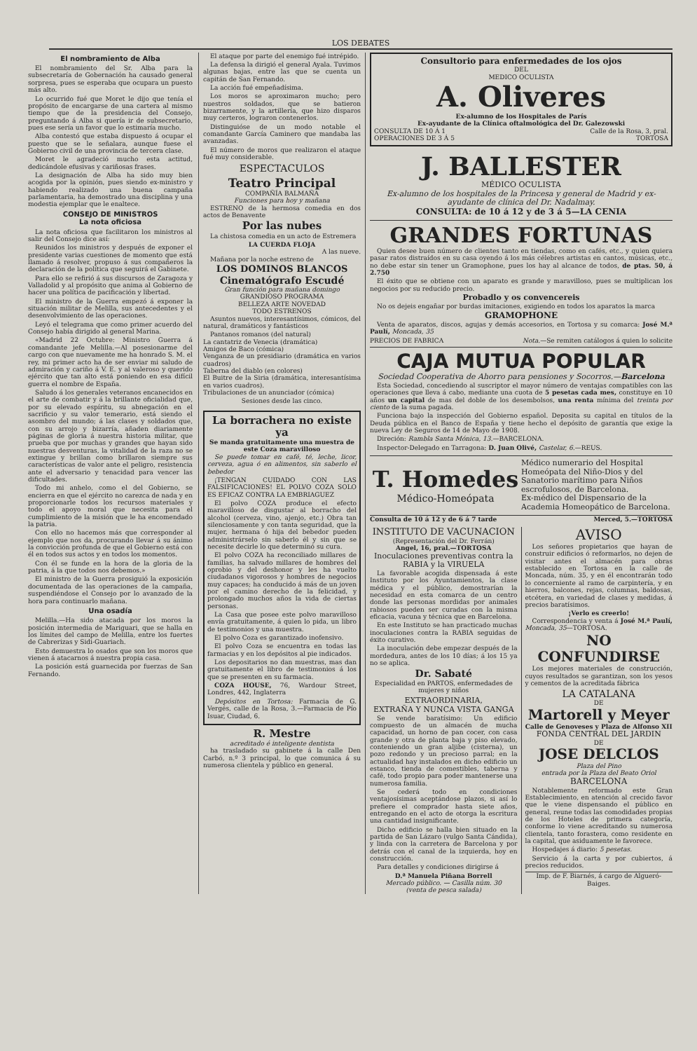LOS DEBATES
El nombramiento de Alba
El nombramiento del Sr. Alba para la subsecretaría de Gobernación ha causado general sorpresa, pues se esperaba que ocupara un puesto más alto.
Lo ocurrido fué que Moret le dijo que tenía el propósito de encargarse de una cartera al mismo tiempo que de la presidencia del Consejo, preguntando á Alba si quería ir de subsecretario, pues ese sería un favor que lo estimaría mucho.
Alba contestó que estaba dispuesto á ocupar el puesto que se le señalara, aunque fuese el Gobierno civil de una provincia de tercera clase.
Moret le agradeció mucho esta actitud, dedicándole efusivas y cariñosas frases.
La designación de Alba ha sido muy bien acogida por la opinión, pues siendo ex-ministro y habiendo realizado una buena campaña parlamentaria, ha demostrado una disciplina y una modestia ejemplar que le enaltece.
CONSEJO DE MINISTROS
La nota oficiosa
La nota oficiosa que facilitaron los ministros al salir del Consejo dice así:
Reunidos los ministros y después de exponer el presidente varias cuestiones de momento que está llamado á resolver, propuso á sus compañeros la declaración de la política que seguirá el Gabinete.
Para ello se refirió á sus discursos de Zaragoza y Valladolid y al propósito que anima al Gobierno de hacer una política de pacificación y libertad.
El ministro de la Guerra empezó á exponer la situación militar de Melilla, sus antecedentes y el desenvolvimiento de las operaciones.
Leyó el telegrama que como primer acuerdo del Consejo había dirigido al general Marina.
«Madrid 22 Octubre: Ministro Guerra á comandante jefe Melilla.—Al posesionarme del cargo con que nuevamente me ha honrado S. M. el rey, mi primer acto ha de ser enviar mi saludo de admiración y cariño á V. E. y al valeroso y querido ejército que tan alto está poniendo en esa difícil guerra el nombre de España.
Saludo á los generales veteranos encanecidos en el arte de combatir y á la brillante oficialidad que, por su elevado espíritu, su abnegación en el sacrificio y su valor temerario, está siendo el asombro del mundo; á las clases y soldados que, con su arrojo y bizarría, añaden diariamente páginas de gloria á nuestra historia militar, que prueba que por muchas y grandes que hayan sido nuestras desventuras, la vitalidad de la raza no se extingue y brillan como brillaron siempre sus características de valor ante el peligro, resistencia ante el adversario y tenacidad para vencer las dificultades.
Todo mi anhelo, como el del Gobierno, se encierra en que el ejército no carezca de nada y en proporcionarle todos los recursos materiales y todo el apoyo moral que necesita para el cumplimiento de la misión que le ha encomendado la patria.
Con ello no hacemos más que corresponder al ejemplo que nos da, procurando llevar á su ánimo la convicción profunda de que el Gobierno está con él en todos sus actos y en todos los momentos.
Con él se funde en la hora de la gloria de la patria, á la que todos nos debemos.»
El ministro de la Guerra prosiguió la exposición documentada de las operaciones de la campaña, suspendiéndose el Consejo por lo avanzado de la hora para continuarlo mañana.
Una osadía
Melilla.—Ha sido atacada por los moros la posición intermedia de Mariguari, que se halla en los límites del campo de Melilla, entre los fuertes de Cabrerizas y Sidi-Guariach.
Esto demuestra lo osados que son los moros que vienen á atacarnos á nuestra propia casa.
La posición está guarnecida por fuerzas de San Fernando.
El ataque por parte del enemigo fué intrépido.
La defensa la dirigió el general Ayala. Tuvimos algunas bajas, entre las que se cuenta un capitán de San Fernando.
La acción fué empeñadísima.
Los moros se aproximaron mucho; pero nuestros soldados, que se batieron bizarramente, y la artillería, que hizo disparos muy certeros, lograron contenerlos.
Distinguióse de un modo notable el comandante García Caminero que mandaba las avanzadas.
El número de moros que realizaron el ataque fué muy considerable.
ESPECTACULOS
Teatro Principal
COMPAÑÍA BALMAÑA
Funciones para hoy y mañana
ESTRENO de la hermosa comedia en dos actos de Benavente
Por las nubes
La chistosa comedia en un acto de Estremera
LA CUERDA FLOJA
A las nueve.
Mañana por la noche estreno de
LOS DOMINOS BLANCOS
Cinematógrafo Escudé
Gran función para mañana domingo
GRANDIOSO PROGRAMA
BELLEZA ARTE NOVEDAD
TODO ESTRENOS
Asuntos nuevos, interesantísimos, cómicos, del natural, dramáticos y fantásticos
Pantanos romanos (del natural)
La cantatriz de Venecia (dramática)
Amigos de Baco (cómica)
Venganza de un presidiario (dramática en varios cuadros)
Taberna del diablo (en colores)
El Buitre de la Siria (dramática, interesantísima en varios cuadros).
Tribulaciones de un anunciador (cómica)
Sesiones desde las cinco.
La borrachera no existe ya
Se manda gratuitamente una muestra de este Coza maravilloso
Se puede tomar en café, té, leche, licor, cerveza, agua ó en alimentos, sin saberlo el bebedor
¡TENGAN CUIDADO CON LAS FALSIFICACIONES! EL POLVO COZA SOLO ES EFICAZ CONTRA LA EMBRIAGUEZ
El polvo COZA produce el efecto maravilloso de disgustar al borracho del alcohol (cerveza, vino, ajenjo, etc.) Obra tan silenciosamente y con tanta seguridad, que la mujer, hermana ó hija del bebedor pueden administrárselo sin saberlo él y sin que se necesite decirle lo que determinó su cura.
El polvo COZA ha reconciliado millares de familias, ha salvado millares de hombres del oprobio y del deshonor y les ha vuelto ciudadanos vigorosos y hombres de negocios muy capaces; ha conducido á más de un joven por el camino derecho de la felicidad, y prolongado muchos años la vida de ciertas personas.
La Casa que posee este polvo maravilloso envía gratuitamente, á quien lo pida, un libro de testimonios y una muestra.
El polvo Coza es garantizado inofensivo.
El polvo Coza se encuentra en todas las farmacias y en los depósitos al pie indicados.
Los depositarios no dan muestras, mas dan gratuitamente el libro de testimonios á los que se presenten en su farmacia.
COZA HOUSE, 76, Wardour Street, Londres, 442, Inglaterra
Depósitos en Tortosa: Farmacia de G. Vergés, calle de la Rosa, 3.—Farmacia de Pío Isuar, Ciudad, 6.
R. Mestre
acreditado é inteligente dentista
ha trasladado su gabinete á la calle Den Carbó, n.º 3 principal, lo que comunica á su numerosa clientela y público en general.
Consultorio para enfermedades de los ojos
DEL
MEDICO OCULISTA
A. Oliveres
Ex-alumno de los Hospitales de París
Ex-ayudante de la Clínica oftalmológica del Dr. Galezowski
CONSULTA DE 10 Á 1
OPERACIONES DE 3 Á 5
Calle de la Rosa, 3, pral.
TORTOSA
J. BALLESTER
MÉDICO OCULISTA
Ex-alumno de los hospitales de la Princesa y general de Madrid y ex-ayudante de clínica del Dr. Nadalmay.
CONSULTA: de 10 á 12 y de 3 á 5—LA CENIA
GRANDES FORTUNAS
Quien desee buen número de clientes tanto en tiendas, como en cafés, etc., y quien quiera pasar ratos distraídos en su casa oyendo á los más célebres artistas en cantos, músicas, etc., no debe estar sin tener un Gramophone, pues los hay al alcance de todos, de ptas. 50, á 2.750
El éxito que se obtiene con un aparato es grande y maravilloso, pues se multiplican los negocios por su reducido precio.
Probadlo y os convencereis
No os dejeis engañar por burdas imitaciones, exigiendo en todos los aparatos la marca
GRAMOPHONE
Venta de aparatos, discos, agujas y demás accesorios, en Tortosa y su comarca: José M.ª Paulí, Moncada, 35
PRECIOS DE FABRICA Nota.—Se remiten catálogos á quien lo solicite
CAJA MUTUA POPULAR
Sociedad Cooperativa de Ahorro para pensiones y Socorros.—Barcelona
Esta Sociedad, concediendo al suscriptor el mayor número de ventajas compatibles con las operaciones que lleva á cabo, mediante una cuota de 5 pesetas cada mes, constituye en 10 años un capital de mas del doble de los desembolsos, una renta mínima del treinta por ciento de la suma pagada.
Funciona bajo la inspección del Gobierno español. Deposita su capital en títulos de la Deuda pública en el Banco de España y tiene hecho el depósito de garantía que exige la nueva Ley de Seguros de 14 de Mayo de 1908.
Direción: Rambla Santa Mónica, 13.—BARCELONA.
Inspector-Delegado en Tarragona: D. Juan Olivé, Castelar, 6.—REUS.
T. Homedes
Médico-Homeópata
Médico numerario del Hospital Homeópata del Niño-Dios y del Sanatorio marítimo para Niños escrofulosos, de Barcelona.
Ex-médico del Dispensario de la Academia Homeopático de Barcelona.
Consulta de 10 á 12 y de 6 á 7 tarde
Merced, 5.—TORTOSA
INSTITUTO DE VACUNACION
(Representación del Dr. Ferrán)
Angel, 16, pral.—TORTOSA
Inoculaciones preventivas contra la RABIA y la VIRUELA
La favorable acogida dispensada á este Instituto por los Ayuntamientos, la clase médica y el público, demostrarían la necesidad en esta comarca de un centro donde las personas mordidas por animales rabiosos pueden ser curadas con la misma eficacia, vacuna y técnica que en Barcelona.
En este Instituto se han practicado muchas inoculaciones contra la RABIA seguidas de éxito curativo.
La inoculación debe empezar después de la mordedura, antes de los 10 días; á los 15 ya no se aplica.
Dr. Sabaté
Especialidad en PARTOS, enfermedades de mujeres y niños
EXTRAORDINARIA,
EXTRAÑA Y NUNCA VISTA GANGA
Se vende baratísimo: Un edificio compuesto de un almacén de mucha capacidad, un horno de pan cocer, con casa grande y otra de planta baja y piso elevado, conteniendo un gran aljibe (cisterna), un pozo redondo y un precioso parral; en la actualidad hay instalados en dicho edificio un estanco, tienda de comestibles, taberna y café, todo propio para poder mantenerse una numerosa familia.
Se cederá todo en condiciones ventajosísimas aceptándose plazos, si así lo prefiere el comprador hasta siete años, entregando en el acto de otorga la escritura una cantidad insignificante.
Dicho edificio se halla bien situado en la partida de San Lázaro (vulgo Santa Cándida), y linda con la carretera de Barcelona y por detrás con el canal de la izquierda, hoy en construcción.
Para detalles y condiciones dirigirse á
D.ª Manuela Piñana Borrell
Mercado público. — Casilla núm. 30
(venta de pesca salada)
AVISO
Los señores propietarios que hayan de construir edificios ó reformarlos, no dejen de visitar antes el almacén para obras establecido en Tortosa en la calle de Moncada, núm. 35, y en él encontrarán todo lo concerniente al ramo de carpintería, y en hierros, balcones, rejas, columnas, baldosas, etcétera, en variedad de clases y medidas, á precios baratísimos.
¡Verlo es creerlo!
Correspondencia y venta á José M.ª Paulí, Moncada, 35—TORTOSA.
NO CONFUNDIRSE
Los mejores materiales de construcción, cuyos resultados se garantizan, son los yesos y cementos de la acreditada fábrica
LA CATALANA
DE
Martorell y Meyer
Calle de Genoveses y Plaza de Alfonso XII
FONDA CENTRAL DEL JARDIN
DE
JOSE DELCLOS
Plaza del Pino
entrada por la Plaza del Beato Oriol
BARCELONA
Notablemente reformado este Gran Establecimiento, en atención al crecido favor que le viene dispensando el público en general, reune todas las comodidades propias de los Hoteles de primera categoría, conforme lo viene acreditando su numerosa clientela, tanto forastera, como residente en la capital, que asiduamente le favorece.
Hospedajes á diario: 5 pesetas.
Servicio á la carta y por cubiertos, á precios reducidos.
Imp. de F. Biarnés, á cargo de Algueró-Baiges.